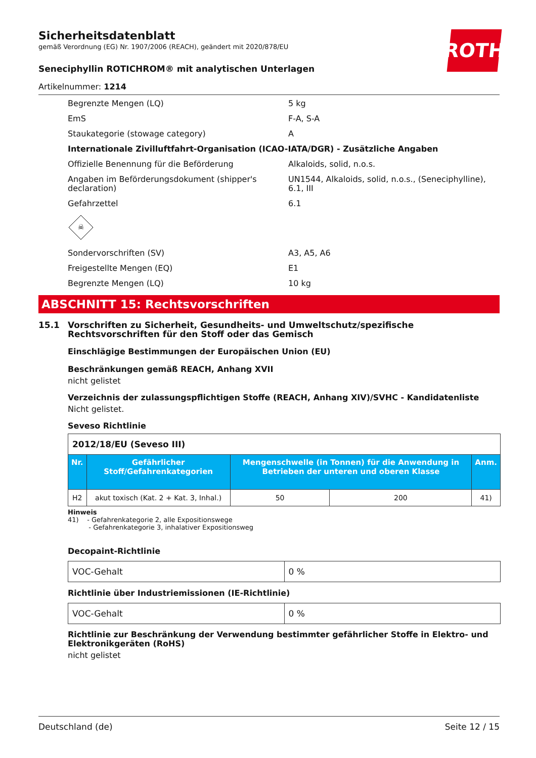ROTH
Sicherheitsdatenblatt
gemäß Verordnung (EG) Nr. 1907/2006 (REACH), geändert mit 2020/878/EU
Seneciphyllin ROTICHROM® mit analytischen Unterlagen
Artikelnummer: 1214
| Begrenzte Mengen (LQ) | 5 kg |
| EmS | F-A, S-A |
| Staukategorie (stowage category) | A |
| Internationale Zivilluftfahrt-Organisation (ICAO-IATA/DGR) - Zusätzliche Angaben | |
| Offizielle Benennung für die Beförderung | Alkaloids, solid, n.o.s. |
| Angaben im Beförderungsdokument (shipper's declaration) | UN1544, Alkaloids, solid, n.o.s., (Seneciphylline), 6.1, III |
| Gefahrzettel | 6.1 |
| ☠ | |
| Sondervorschriften (SV) | A3, A5, A6 |
| Freigestellte Mengen (EQ) | E1 |
| Begrenzte Mengen (LQ) | 10 kg |
ABSCHNITT 15: Rechtsvorschriften
15.1 Vorschriften zu Sicherheit, Gesundheits- und Umweltschutz/spezifische Rechtsvorschriften für den Stoff oder das Gemisch
Einschlägige Bestimmungen der Europäischen Union (EU)
Beschränkungen gemäß REACH, Anhang XVII
nicht gelistet
Verzeichnis der zulassungspflichtigen Stoffe (REACH, Anhang XIV)/SVHC - Kandidatenliste
Nicht gelistet.
Seveso Richtlinie
| 2012/18/EU (Seveso III) | | | | |
| Nr. | Gefährlicher Stoff/Gefahrenkategorien | Mengenschwelle (in Tonnen) für die Anwendung in Betrieben der unteren und oberen Klasse | | Anm. |
| H2 | akut toxisch (Kat. 2 + Kat. 3, Inhal.) | 50 | 200 | 41) |
Hinweis
41) - Gefahrenkategorie 2, alle Expositionswege
- Gefahrenkategorie 3, inhalativer Expositionsweg
Decopaint-Richtlinie
| VOC-Gehalt | 0 % |
Richtlinie über Industriemissionen (IE-Richtlinie)
| VOC-Gehalt | 0 % |
Richtlinie zur Beschränkung der Verwendung bestimmter gefährlicher Stoffe in Elektro- und Elektronikgeräten (RoHS)
nicht gelistet
Deutschland (de) Seite 12 / 15